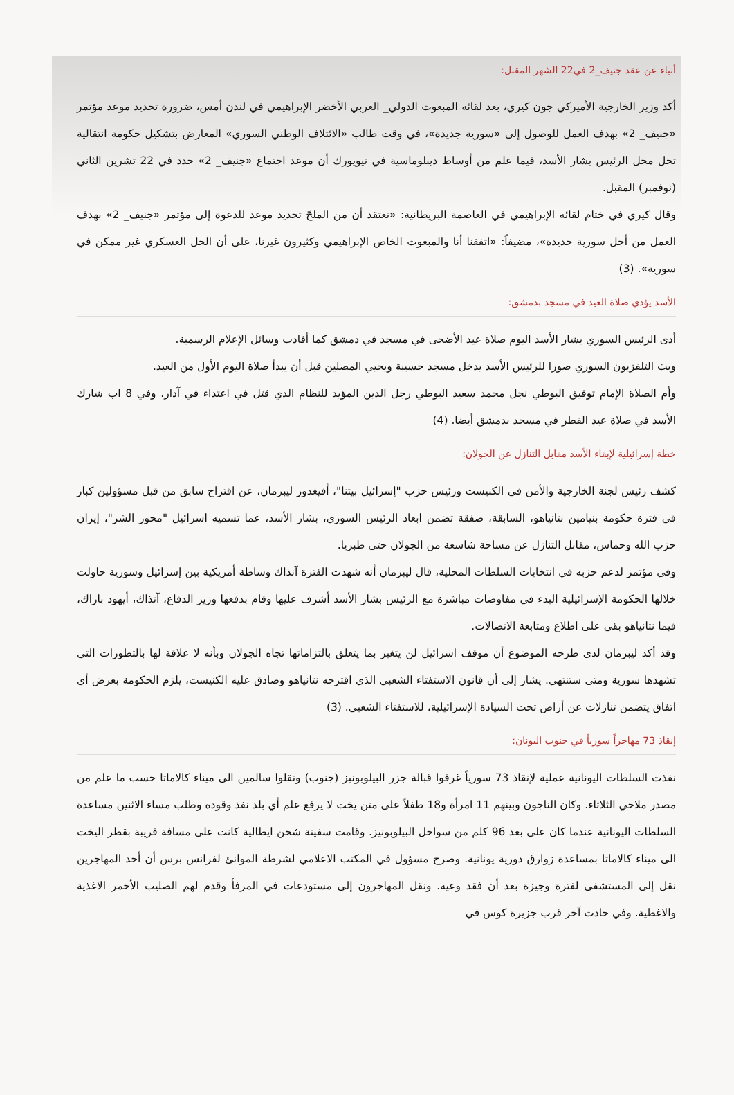أنباء عن عقد جنيف_2 في22 الشهر المقبل:
أكد وزير الخارجية الأميركي جون كيري، بعد لقائه المبعوث الدولي_ العربي الأخضر الإبراهيمي في لندن أمس، ضرورة تحديد موعد مؤتمر «جنيف_ 2» بهدف العمل للوصول إلى «سورية جديدة»، في وقت طالب «الائتلاف الوطني السوري» المعارض بتشكيل حكومة انتقالية تحل محل الرئيس بشار الأسد، فيما علم من أوساط ديبلوماسية في نيويورك أن موعد اجتماع «جنيف_ 2» حدد في 22 تشرين الثاني (نوفمبر) المقبل.
وقال كيري في ختام لقائه الإبراهيمي في العاصمة البريطانية: «نعتقد أن من الملحّ تحديد موعد للدعوة إلى مؤتمر «جنيف_ 2» بهدف العمل من أجل سورية جديدة»، مضيفاً: «اتفقنا أنا والمبعوث الخاص الإبراهيمي وكثيرون غيرنا، على أن الحل العسكري غير ممكن في سورية». (3)
الأسد يؤدي صلاة العيد في مسجد بدمشق:
أدى الرئيس السوري بشار الأسد اليوم صلاة عيد الأضحى في مسجد في دمشق كما أفادت وسائل الإعلام الرسمية.
وبث التلفزيون السوري صورا للرئيس الأسد يدخل مسجد حسيبة ويحيي المصلين قبل أن يبدأ صلاة اليوم الأول من العيد.
وأم الصلاة الإمام توفيق البوطي نجل محمد سعيد البوطي رجل الدين المؤيد للنظام الذي قتل في اعتداء في آذار. وفي 8 اب شارك الأسد في صلاة عيد الفطر في مسجد بدمشق أيضا. (4)
خطة إسرائيلية لإبقاء الأسد مقابل التنازل عن الجولان:
كشف رئيس لجنة الخارجية والأمن في الكنيست ورئيس حزب "إسرائيل بيتنا"، أفيغدور ليبرمان، عن اقتراح سابق من قبل مسؤولين كبار في فترة حكومة بنيامين نتانياهو، السابقة، صفقة تضمن ابعاد الرئيس السوري، بشار الأسد، عما تسميه اسرائيل "محور الشر"، إيران حزب الله وحماس، مقابل التنازل عن مساحة شاسعة من الجولان حتى طبريا.
وفي مؤتمر لدعم حزبه في انتخابات السلطات المحلية، قال ليبرمان أنه شهدت الفترة آنذاك وساطة أمريكية بين إسرائيل وسورية حاولت خلالها الحكومة الإسرائيلية البدء في مفاوضات مباشرة مع الرئيس بشار الأسد أشرف عليها وقام بدفعها وزير الدفاع، آنذاك، أيهود باراك، فيما نتانياهو بقي على اطلاع ومتابعة الاتصالات.
وقد أكد ليبرمان لدى طرحه الموضوع أن موقف اسرائيل لن يتغير بما يتعلق بالتزاماتها تجاه الجولان وبأنه لا علاقة لها بالتطورات التي تشهدها سورية ومتى ستنتهي. يشار إلى أن قانون الاستفتاء الشعبي الذي اقترحه نتانياهو وصادق عليه الكنيست، يلزم الحكومة بعرض أي اتفاق يتضمن تنازلات عن أراض تحت السيادة الإسرائيلية، للاستفتاء الشعبي. (3)
إنقاذ 73 مهاجراً سورياً في جنوب اليونان:
نفذت السلطات اليونانية عملية لإنقاذ 73 سورياً غرقوا قبالة جزر البيلوبونيز (جنوب) ونقلوا سالمين الى ميناء كالاماتا حسب ما علم من مصدر ملاحي الثلاثاء. وكان الناجون وبينهم 11 امرأة و18 طفلاً على متن يخت لا يرفع علم أي بلد نفذ وقوده وطلب مساء الاثنين مساعدة السلطات اليونانية عندما كان على بعد 96 كلم من سواحل البيلوبونيز. وقامت سفينة شحن ايطالية كانت على مسافة قريبة بقطر اليخت الى ميناء كالاماتا بمساعدة زوارق دورية يونانية. وصرح مسؤول في المكتب الاعلامي لشرطة الموانئ لفرانس برس أن أحد المهاجرين نقل إلى المستشفى لفترة وجيزة بعد أن فقد وعيه. ونقل المهاجرون إلى مستودعات في المرفأ وقدم لهم الصليب الأحمر الاغذية والاغطية. وفي حادث آخر قرب جزيرة كوس في